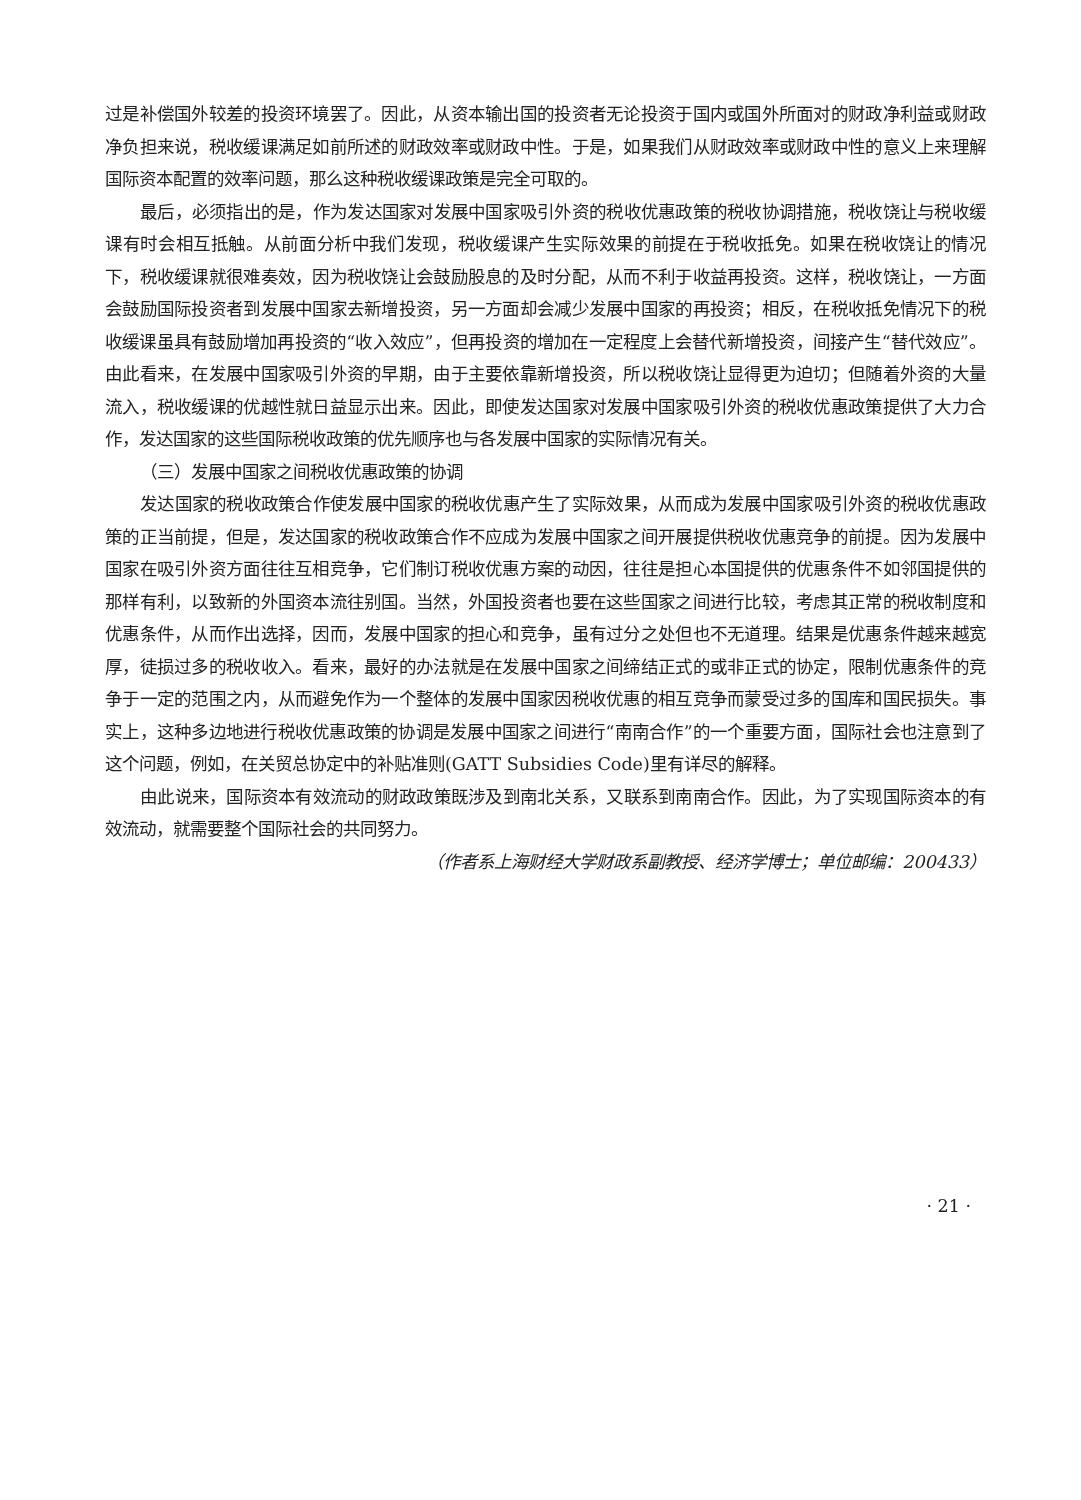过是补偿国外较差的投资环境罢了。因此，从资本输出国的投资者无论投资于国内或国外所面对的财政净利益或财政净负担来说，税收缓课满足如前所述的财政效率或财政中性。于是，如果我们从财政效率或财政中性的意义上来理解国际资本配置的效率问题，那么这种税收缓课政策是完全可取的。
最后，必须指出的是，作为发达国家对发展中国家吸引外资的税收优惠政策的税收协调措施，税收饶让与税收缓课有时会相互抵触。从前面分析中我们发现，税收缓课产生实际效果的前提在于税收抵免。如果在税收饶让的情况下，税收缓课就很难奏效，因为税收饶让会鼓励股息的及时分配，从而不利于收益再投资。这样，税收饶让，一方面会鼓励国际投资者到发展中国家去新增投资，另一方面却会减少发展中国家的再投资；相反，在税收抵免情况下的税收缓课虽具有鼓励增加再投资的“收入效应”，但再投资的增加在一定程度上会替代新增投资，间接产生“替代效应”。由此看来，在发展中国家吸引外资的早期，由于主要依靠新增投资，所以税收饶让显得更为迫切；但随着外资的大量流入，税收缓课的优越性就日益显示出来。因此，即使发达国家对发展中国家吸引外资的税收优惠政策提供了大力合作，发达国家的这些国际税收政策的优先顺序也与各发展中国家的实际情况有关。
（三）发展中国家之间税收优惠政策的协调
发达国家的税收政策合作使发展中国家的税收优惠产生了实际效果，从而成为发展中国家吸引外资的税收优惠政策的正当前提，但是，发达国家的税收政策合作不应成为发展中国家之间开展提供税收优惠竞争的前提。因为发展中国家在吸引外资方面往往互相竞争，它们制订税收优惠方案的动因，往往是担心本国提供的优惠条件不如邻国提供的那样有利，以致新的外国资本流往别国。当然，外国投资者也要在这些国家之间进行比较，考虑其正常的税收制度和优惠条件，从而作出选择，因而，发展中国家的担心和竞争，虽有过分之处但也不无道理。结果是优惠条件越来越宽厚，徒损过多的税收收入。看来，最好的办法就是在发展中国家之间缔结正式的或非正式的协定，限制优惠条件的竞争于一定的范围之内，从而避免作为一个整体的发展中国家因税收优惠的相互竞争而蒙受过多的国库和国民损失。事实上，这种多边地进行税收优惠政策的协调是发展中国家之间进行“南南合作”的一个重要方面，国际社会也注意到了这个问题，例如，在关贸总协定中的补贴准则(GATT Subsidies Code)里有详尽的解释。
由此说来，国际资本有效流动的财政政策既涉及到南北关系，又联系到南南合作。因此，为了实现国际资本的有效流动，就需要整个国际社会的共同努力。
（作者系上海财经大学财政系副教授、经济学博士；单位邮编：200433）
· 21 ·